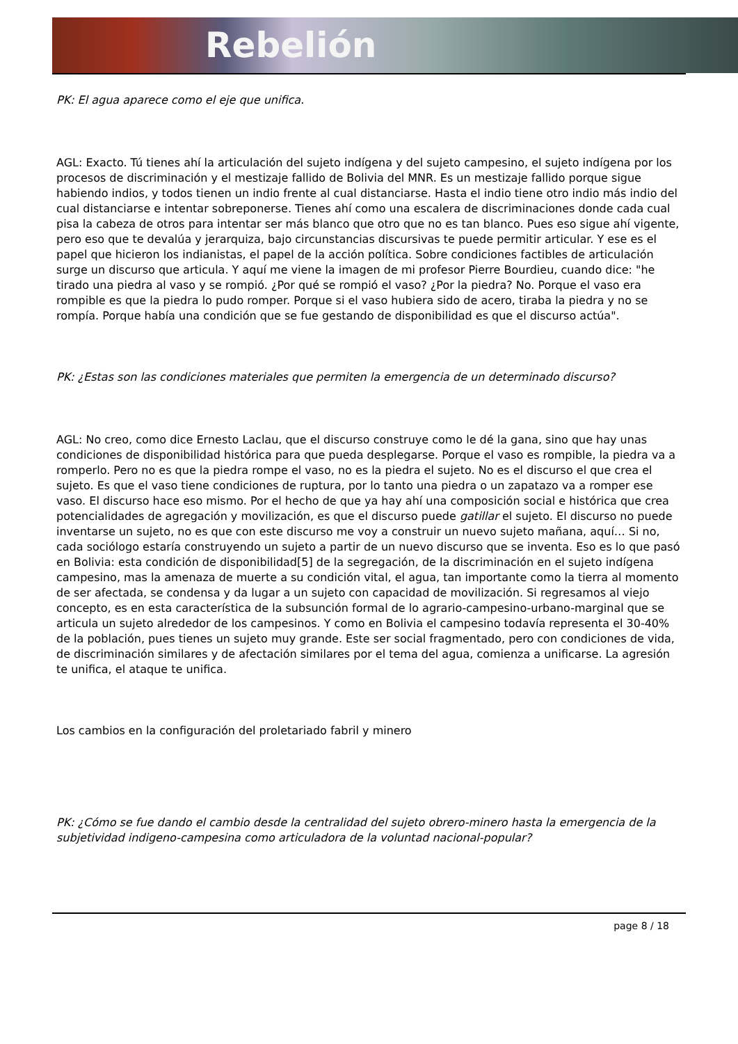Rebelión
PK: El agua aparece como el eje que unifica.
AGL: Exacto. Tú tienes ahí la articulación del sujeto indígena y del sujeto campesino, el sujeto indígena por los procesos de discriminación y el mestizaje fallido de Bolivia del MNR. Es un mestizaje fallido porque sigue habiendo indios, y todos tienen un indio frente al cual distanciarse. Hasta el indio tiene otro indio más indio del cual distanciarse e intentar sobreponerse. Tienes ahí como una escalera de discriminaciones donde cada cual pisa la cabeza de otros para intentar ser más blanco que otro que no es tan blanco. Pues eso sigue ahí vigente, pero eso que te devalúa y jerarquiza, bajo circunstancias discursivas te puede permitir articular. Y ese es el papel que hicieron los indianistas, el papel de la acción política. Sobre condiciones factibles de articulación surge un discurso que articula. Y aquí me viene la imagen de mi profesor Pierre Bourdieu, cuando dice: "he tirado una piedra al vaso y se rompió. ¿Por qué se rompió el vaso? ¿Por la piedra? No. Porque el vaso era rompible es que la piedra lo pudo romper. Porque si el vaso hubiera sido de acero, tiraba la piedra y no se rompía. Porque había una condición que se fue gestando de disponibilidad es que el discurso actúa".
PK: ¿Estas son las condiciones materiales que permiten la emergencia de un determinado discurso?
AGL: No creo, como dice Ernesto Laclau, que el discurso construye como le dé la gana, sino que hay unas condiciones de disponibilidad histórica para que pueda desplegarse. Porque el vaso es rompible, la piedra va a romperlo. Pero no es que la piedra rompe el vaso, no es la piedra el sujeto. No es el discurso el que crea el sujeto. Es que el vaso tiene condiciones de ruptura, por lo tanto una piedra o un zapatazo va a romper ese vaso. El discurso hace eso mismo. Por el hecho de que ya hay ahí una composición social e histórica que crea potencialidades de agregación y movilización, es que el discurso puede gatillar el sujeto. El discurso no puede inventarse un sujeto, no es que con este discurso me voy a construir un nuevo sujeto mañana, aquí… Si no, cada sociólogo estaría construyendo un sujeto a partir de un nuevo discurso que se inventa. Eso es lo que pasó en Bolivia: esta condición de disponibilidad[5] de la segregación, de la discriminación en el sujeto indígena campesino, mas la amenaza de muerte a su condición vital, el agua, tan importante como la tierra al momento de ser afectada, se condensa y da lugar a un sujeto con capacidad de movilización. Si regresamos al viejo concepto, es en esta característica de la subsunción formal de lo agrario-campesino-urbano-marginal que se articula un sujeto alrededor de los campesinos. Y como en Bolivia el campesino todavía representa el 30-40% de la población, pues tienes un sujeto muy grande. Este ser social fragmentado, pero con condiciones de vida, de discriminación similares y de afectación similares por el tema del agua, comienza a unificarse. La agresión te unifica, el ataque te unifica.
Los cambios en la configuración del proletariado fabril y minero
PK: ¿Cómo se fue dando el cambio desde la centralidad del sujeto obrero-minero hasta la emergencia de la subjetividad indigeno-campesina como articuladora de la voluntad nacional-popular?
page 8 / 18